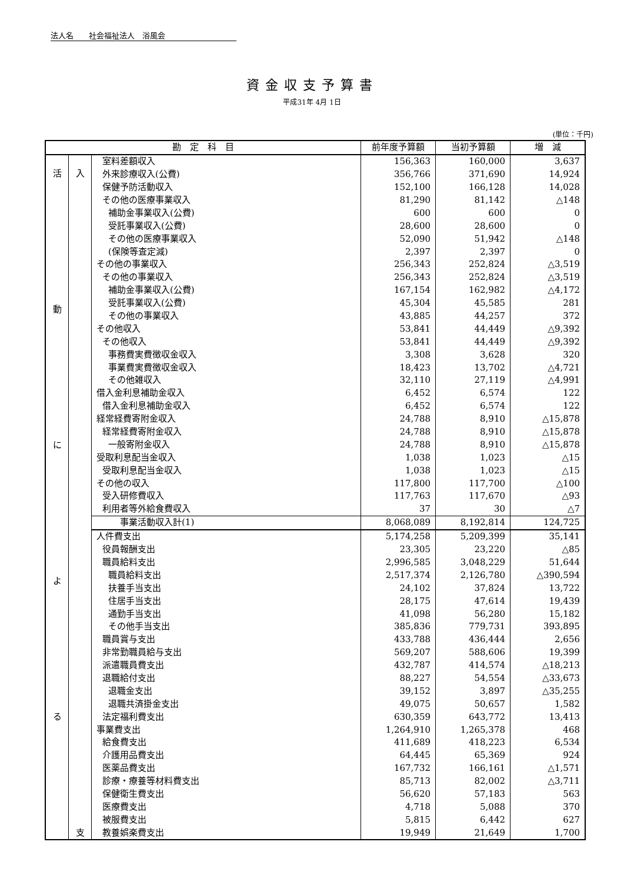法人名　　社会福祉法人　浴風会
資金収支予算書
平成31年 4月 1日
(単位：千円)
| 勘 定 科 目 | | | 前年度予算額 | 当初予算額 | 増 減 |
| --- | --- | --- | --- | --- | --- |
| 活 動 に よ る | 入 | 室料差額収入 | 156,363 | 160,000 | 3,637 |
| | | 外来診療収入(公費) | 356,766 | 371,690 | 14,924 |
| | | 保健予防活動収入 | 152,100 | 166,128 | 14,028 |
| | | その他の医療事業収入 | 81,290 | 81,142 | △148 |
| | | 補助金事業収入(公費) | 600 | 600 | 0 |
| | | 受託事業収入(公費) | 28,600 | 28,600 | 0 |
| | | その他の医療事業収入 | 52,090 | 51,942 | △148 |
| | | (保険等査定減) | 2,397 | 2,397 | 0 |
| | | その他の事業収入 | 256,343 | 252,824 | △3,519 |
| | | その他の事業収入 | 256,343 | 252,824 | △3,519 |
| | | 補助金事業収入(公費) | 167,154 | 162,982 | △4,172 |
| | | 受託事業収入(公費) | 45,304 | 45,585 | 281 |
| | | その他の事業収入 | 43,885 | 44,257 | 372 |
| | | その他収入 | 53,841 | 44,449 | △9,392 |
| | | その他収入 | 53,841 | 44,449 | △9,392 |
| | | 事務費実費徴収金収入 | 3,308 | 3,628 | 320 |
| | | 事業費実費徴収金収入 | 18,423 | 13,702 | △4,721 |
| | | その他雑収入 | 32,110 | 27,119 | △4,991 |
| | | 借入金利息補助金収入 | 6,452 | 6,574 | 122 |
| | | 借入金利息補助金収入 | 6,452 | 6,574 | 122 |
| | | 経常経費寄附金収入 | 24,788 | 8,910 | △15,878 |
| | | 経常経費寄附金収入 | 24,788 | 8,910 | △15,878 |
| | | 一般寄附金収入 | 24,788 | 8,910 | △15,878 |
| | | 受取利息配当金収入 | 1,038 | 1,023 | △15 |
| | | 受取利息配当金収入 | 1,038 | 1,023 | △15 |
| | | その他の収入 | 117,800 | 117,700 | △100 |
| | | 受入研修費収入 | 117,763 | 117,670 | △93 |
| | | 利用者等外給食費収入 | 37 | 30 | △7 |
| | | 事業活動収入計(1) | 8,068,089 | 8,192,814 | 124,725 |
| | 支 | 人件費支出 | 5,174,258 | 5,209,399 | 35,141 |
| | | 役員報酬支出 | 23,305 | 23,220 | △85 |
| | | 職員給料支出 | 2,996,585 | 3,048,229 | 51,644 |
| | | 職員給料支出 | 2,517,374 | 2,126,780 | △390,594 |
| | | 扶養手当支出 | 24,102 | 37,824 | 13,722 |
| | | 住居手当支出 | 28,175 | 47,614 | 19,439 |
| | | 通勤手当支出 | 41,098 | 56,280 | 15,182 |
| | | その他手当支出 | 385,836 | 779,731 | 393,895 |
| | | 職員賞与支出 | 433,788 | 436,444 | 2,656 |
| | | 非常勤職員給与支出 | 569,207 | 588,606 | 19,399 |
| | | 派遣職員費支出 | 432,787 | 414,574 | △18,213 |
| | | 退職給付支出 | 88,227 | 54,554 | △33,673 |
| | | 退職金支出 | 39,152 | 3,897 | △35,255 |
| | | 退職共済掛金支出 | 49,075 | 50,657 | 1,582 |
| | | 法定福利費支出 | 630,359 | 643,772 | 13,413 |
| | | 事業費支出 | 1,264,910 | 1,265,378 | 468 |
| | | 給食費支出 | 411,689 | 418,223 | 6,534 |
| | | 介護用品費支出 | 64,445 | 65,369 | 924 |
| | | 医薬品費支出 | 167,732 | 166,161 | △1,571 |
| | | 診療・療養等材料費支出 | 85,713 | 82,002 | △3,711 |
| | | 保健衛生費支出 | 56,620 | 57,183 | 563 |
| | | 医療費支出 | 4,718 | 5,088 | 370 |
| | | 被服費支出 | 5,815 | 6,442 | 627 |
| | | 教養娯楽費支出 | 19,949 | 21,649 | 1,700 |